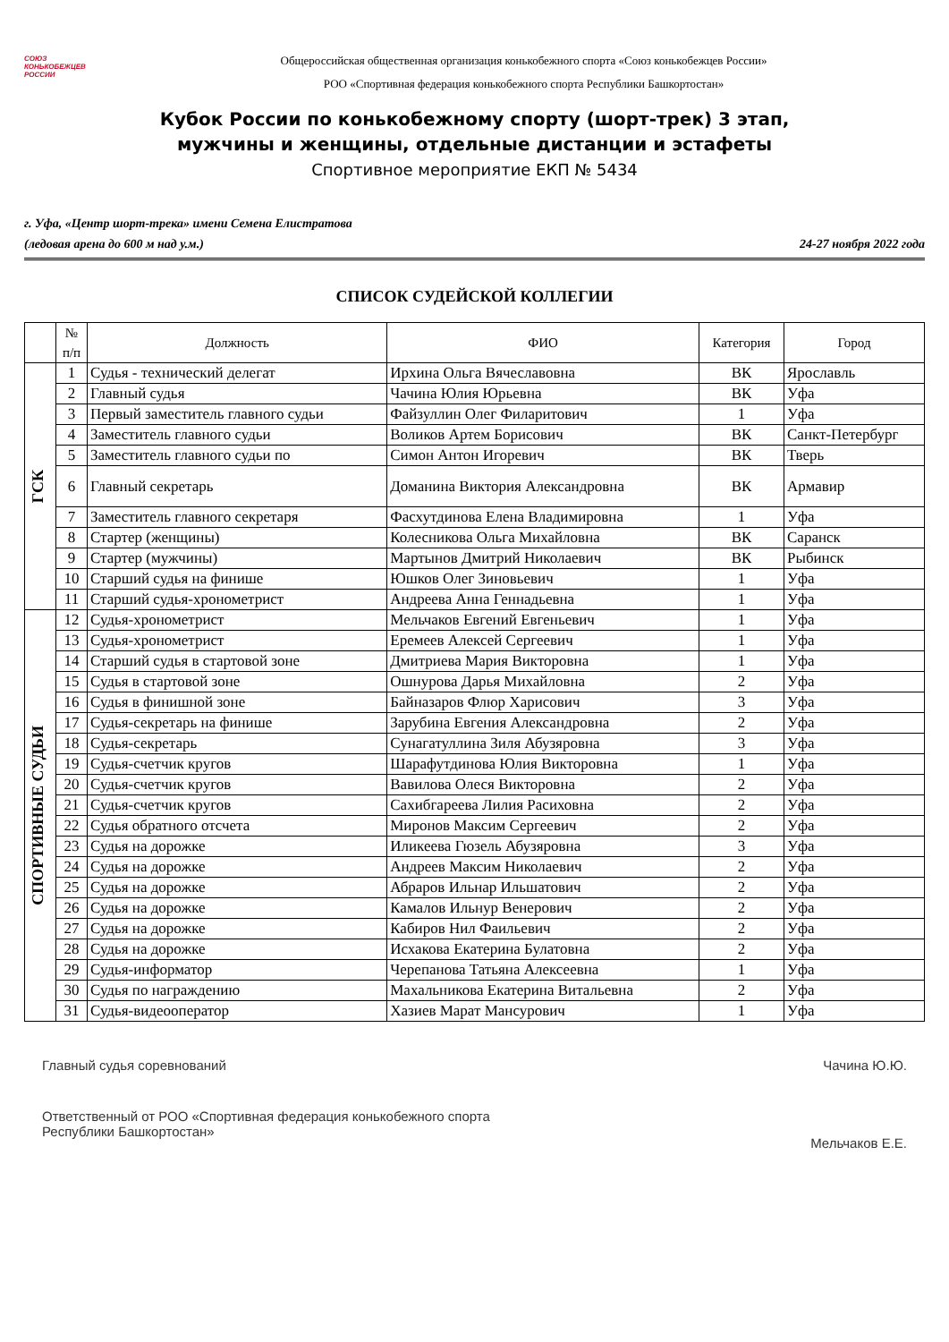СОЮЗ
КОНЬКОБЕЖЦЕВ
РОССИИ
Общероссийская общественная организация конькобежного спорта «Союз конькобежцев России»
РОО «Спортивная федерация конькобежного спорта Республики Башкортостан»
Кубок России по конькобежному спорту (шорт-трек) 3 этап,
мужчины и женщины, отдельные дистанции и эстафеты
Спортивное мероприятие ЕКП № 5434
г. Уфа, «Центр шорт-трека» имени Семена Елистратова
(ледовая арена до 600 м над у.м.)
24-27 ноября 2022 года
СПИСОК СУДЕЙСКОЙ КОЛЛЕГИИ
| | № п/п | Должность | ФИО | Категория | Город |
| --- | --- | --- | --- | --- | --- |
| ГСК | 1 | Судья - технический делегат | Ирхина Ольга Вячеславовна | ВК | Ярославль |
| | 2 | Главный судья | Чачина Юлия Юрьевна | ВК | Уфа |
| | 3 | Первый заместитель главного судьи | Файзуллин Олег Филаритович | 1 | Уфа |
| | 4 | Заместитель главного судьи | Воликов Артем Борисович | ВК | Санкт-Петербург |
| | 5 | Заместитель главного судьи по | Симон Антон Игоревич | ВК | Тверь |
| | 6 | Главный секретарь | Доманина Виктория Александровна | ВК | Армавир |
| | 7 | Заместитель главного секретаря | Фасхутдинова Елена Владимировна | 1 | Уфа |
| | 8 | Стартер (женщины) | Колесникова Ольга Михайловна | ВК | Саранск |
| | 9 | Стартер (мужчины) | Мартынов Дмитрий Николаевич | ВК | Рыбинск |
| | 10 | Старший судья на финише | Юшков Олег Зиновьевич | 1 | Уфа |
| | 11 | Старший судья-хронометрист | Андреева Анна Геннадьевна | 1 | Уфа |
| СПОРТИВНЫЕ СУДЬИ | 12 | Судья-хронометрист | Мельчаков Евгений Евгеньевич | 1 | Уфа |
| | 13 | Судья-хронометрист | Еремеев Алексей Сергеевич | 1 | Уфа |
| | 14 | Старший судья в стартовой зоне | Дмитриева Мария Викторовна | 1 | Уфа |
| | 15 | Судья в стартовой зоне | Ошнурова Дарья Михайловна | 2 | Уфа |
| | 16 | Судья в финишной зоне | Байназаров Флюр Харисович | 3 | Уфа |
| | 17 | Судья-секретарь на финише | Зарубина Евгения Александровна | 2 | Уфа |
| | 18 | Судья-секретарь | Сунагатуллина Зиля Абузяровна | 3 | Уфа |
| | 19 | Судья-счетчик кругов | Шарафутдинова Юлия Викторовна | 1 | Уфа |
| | 20 | Судья-счетчик кругов | Вавилова Олеся Викторовна | 2 | Уфа |
| | 21 | Судья-счетчик кругов | Сахибгареева Лилия Расиховна | 2 | Уфа |
| | 22 | Судья обратного отсчета | Миронов Максим Сергеевич | 2 | Уфа |
| | 23 | Судья на дорожке | Иликеева Гюзель Абузяровна | 3 | Уфа |
| | 24 | Судья на дорожке | Андреев Максим Николаевич | 2 | Уфа |
| | 25 | Судья на дорожке | Абраров Ильнар Ильшатович | 2 | Уфа |
| | 26 | Судья на дорожке | Камалов Ильнур Венерович | 2 | Уфа |
| | 27 | Судья на дорожке | Кабиров Нил Фаильевич | 2 | Уфа |
| | 28 | Судья на дорожке | Исхакова Екатерина Булатовна | 2 | Уфа |
| | 29 | Судья-информатор | Черепанова Татьяна Алексеевна | 1 | Уфа |
| | 30 | Судья по награждению | Махальникова Екатерина Витальевна | 2 | Уфа |
| | 31 | Судья-видеооператор | Хазиев Марат Мансурович | 1 | Уфа |
Главный судья соревнований Чачина Ю.Ю.
Ответственный от РОО «Спортивная федерация конькобежного спорта
Республики Башкортостан»
Мельчаков Е.Е.